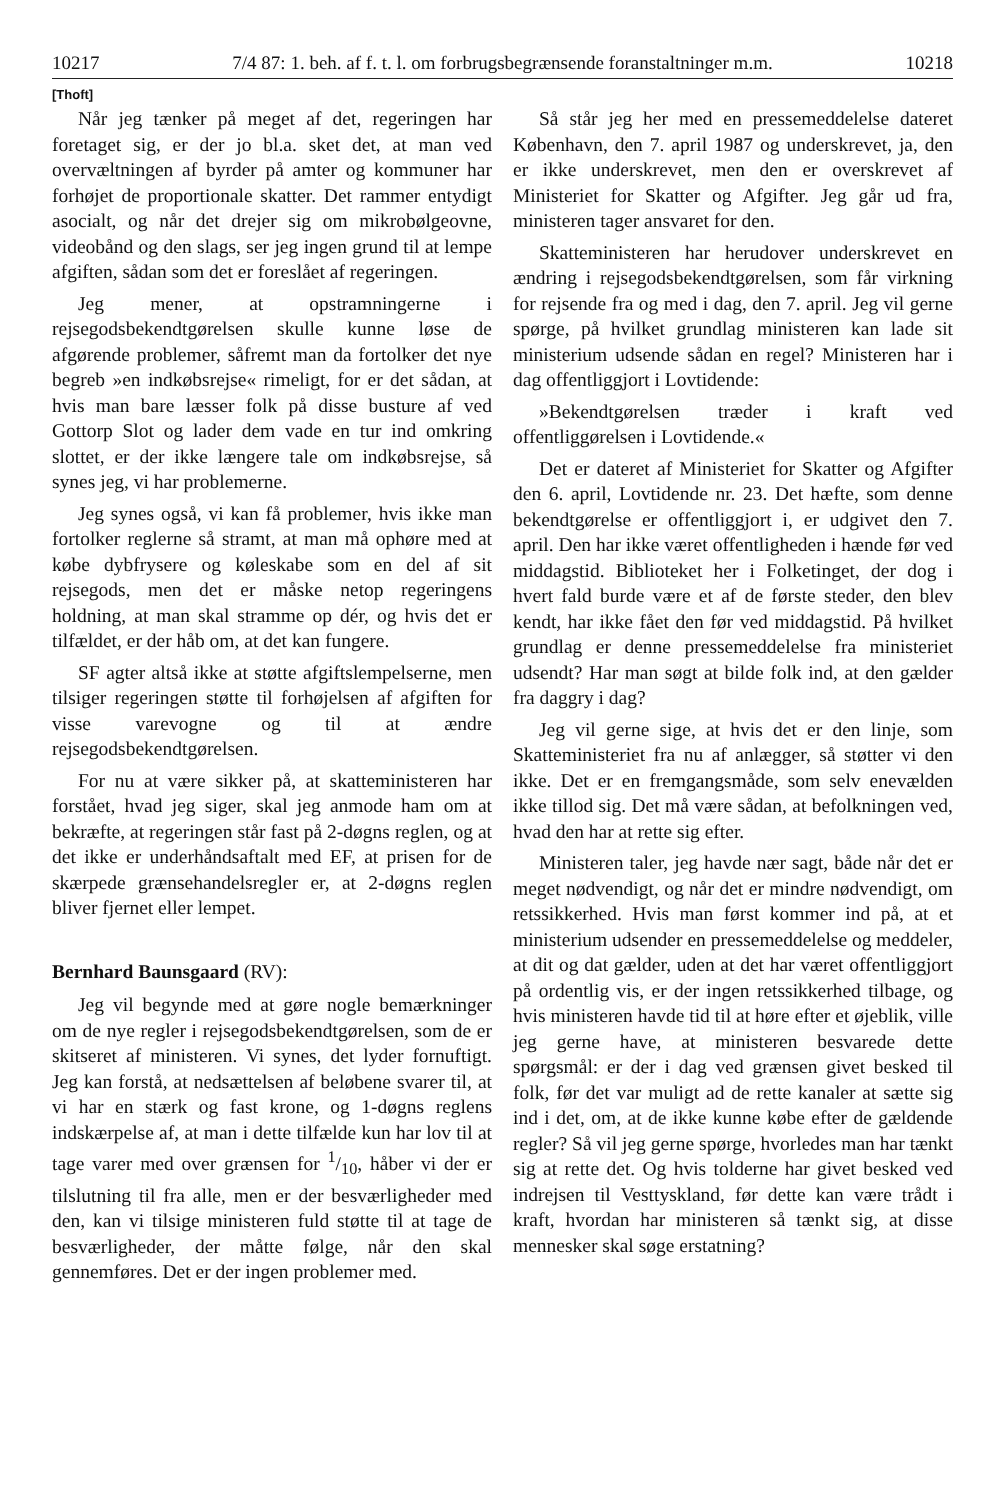10217 7/4 87: 1. beh. af f. t. l. om forbrugsbegrænsende foranstaltninger m.m. 10218
[Thoft]
Når jeg tænker på meget af det, regeringen har foretaget sig, er der jo bl.a. sket det, at man ved overvæltningen af byrder på amter og kommuner har forhøjet de proportionale skatter. Det rammer entydigt asocialt, og når det drejer sig om mikrobølgeovne, videobånd og den slags, ser jeg ingen grund til at lempe afgiften, sådan som det er foreslået af regeringen.
Jeg mener, at opstramningerne i rejsegodsbekendtgørelsen skulle kunne løse de afgørende problemer, såfremt man da fortolker det nye begreb »en indkøbsrejse« rimeligt, for er det sådan, at hvis man bare læsser folk på disse busture af ved Gottorp Slot og lader dem vade en tur ind omkring slottet, er der ikke længere tale om indkøbsrejse, så synes jeg, vi har problemerne.
Jeg synes også, vi kan få problemer, hvis ikke man fortolker reglerne så stramt, at man må ophøre med at købe dybfrysere og køleskabe som en del af sit rejsegods, men det er måske netop regeringens holdning, at man skal stramme op dér, og hvis det er tilfældet, er der håb om, at det kan fungere.
SF agter altså ikke at støtte afgiftslempelserne, men tilsiger regeringen støtte til forhøjelsen af afgiften for visse varevogne og til at ændre rejsegodsbekendtgørelsen.
For nu at være sikker på, at skatteministeren har forstået, hvad jeg siger, skal jeg anmode ham om at bekræfte, at regeringen står fast på 2-døgns reglen, og at det ikke er underhåndsaftalt med EF, at prisen for de skærpede grænsehandelsregler er, at 2-døgns reglen bliver fjernet eller lempet.
Bernhard Baunsgaard (RV):
Jeg vil begynde med at gøre nogle bemærkninger om de nye regler i rejsegodsbekendtgørelsen, som de er skitseret af ministeren. Vi synes, det lyder fornuftigt. Jeg kan forstå, at nedsættelsen af beløbene svarer til, at vi har en stærk og fast krone, og 1-døgns reglens indskærpelse af, at man i dette tilfælde kun har lov til at tage varer med over grænsen for 1/10, håber vi der er tilslutning til fra alle, men er der besværligheder med den, kan vi tilsige ministeren fuld støtte til at tage de besværligheder, der måtte følge, når den skal gennemføres. Det er der ingen problemer med.
Så står jeg her med en pressemeddelelse dateret København, den 7. april 1987 og underskrevet, ja, den er ikke underskrevet, men den er overskrevet af Ministeriet for Skatter og Afgifter. Jeg går ud fra, ministeren tager ansvaret for den.
Skatteministeren har herudover underskrevet en ændring i rejsegodsbekendtgørelsen, som får virkning for rejsende fra og med i dag, den 7. april. Jeg vil gerne spørge, på hvilket grundlag ministeren kan lade sit ministerium udsende sådan en regel? Ministeren har i dag offentliggjort i Lovtidende:
»Bekendtgørelsen træder i kraft ved offentliggørelsen i Lovtidende.«
Det er dateret af Ministeriet for Skatter og Afgifter den 6. april, Lovtidende nr. 23. Det hæfte, som denne bekendtgørelse er offentliggjort i, er udgivet den 7. april. Den har ikke været offentligheden i hænde før ved middagstid. Biblioteket her i Folketinget, der dog i hvert fald burde være et af de første steder, den blev kendt, har ikke fået den før ved middagstid. På hvilket grundlag er denne pressemeddelelse fra ministeriet udsendt? Har man søgt at bilde folk ind, at den gælder fra daggry i dag?
Jeg vil gerne sige, at hvis det er den linje, som Skatteministeriet fra nu af anlægger, så støtter vi den ikke. Det er en fremgangsmåde, som selv enevælden ikke tillod sig. Det må være sådan, at befolkningen ved, hvad den har at rette sig efter.
Ministeren taler, jeg havde nær sagt, både når det er meget nødvendigt, og når det er mindre nødvendigt, om retssikkerhed. Hvis man først kommer ind på, at et ministerium udsender en pressemeddelelse og meddeler, at dit og dat gælder, uden at det har været offentliggjort på ordentlig vis, er der ingen retssikkerhed tilbage, og hvis ministeren havde tid til at høre efter et øjeblik, ville jeg gerne have, at ministeren besvarede dette spørgsmål: er der i dag ved grænsen givet besked til folk, før det var muligt ad de rette kanaler at sætte sig ind i det, om, at de ikke kunne købe efter de gældende regler? Så vil jeg gerne spørge, hvorledes man har tænkt sig at rette det. Og hvis tolderne har givet besked ved indrejsen til Vesttyskland, før dette kan være trådt i kraft, hvordan har ministeren så tænkt sig, at disse mennesker skal søge erstatning?